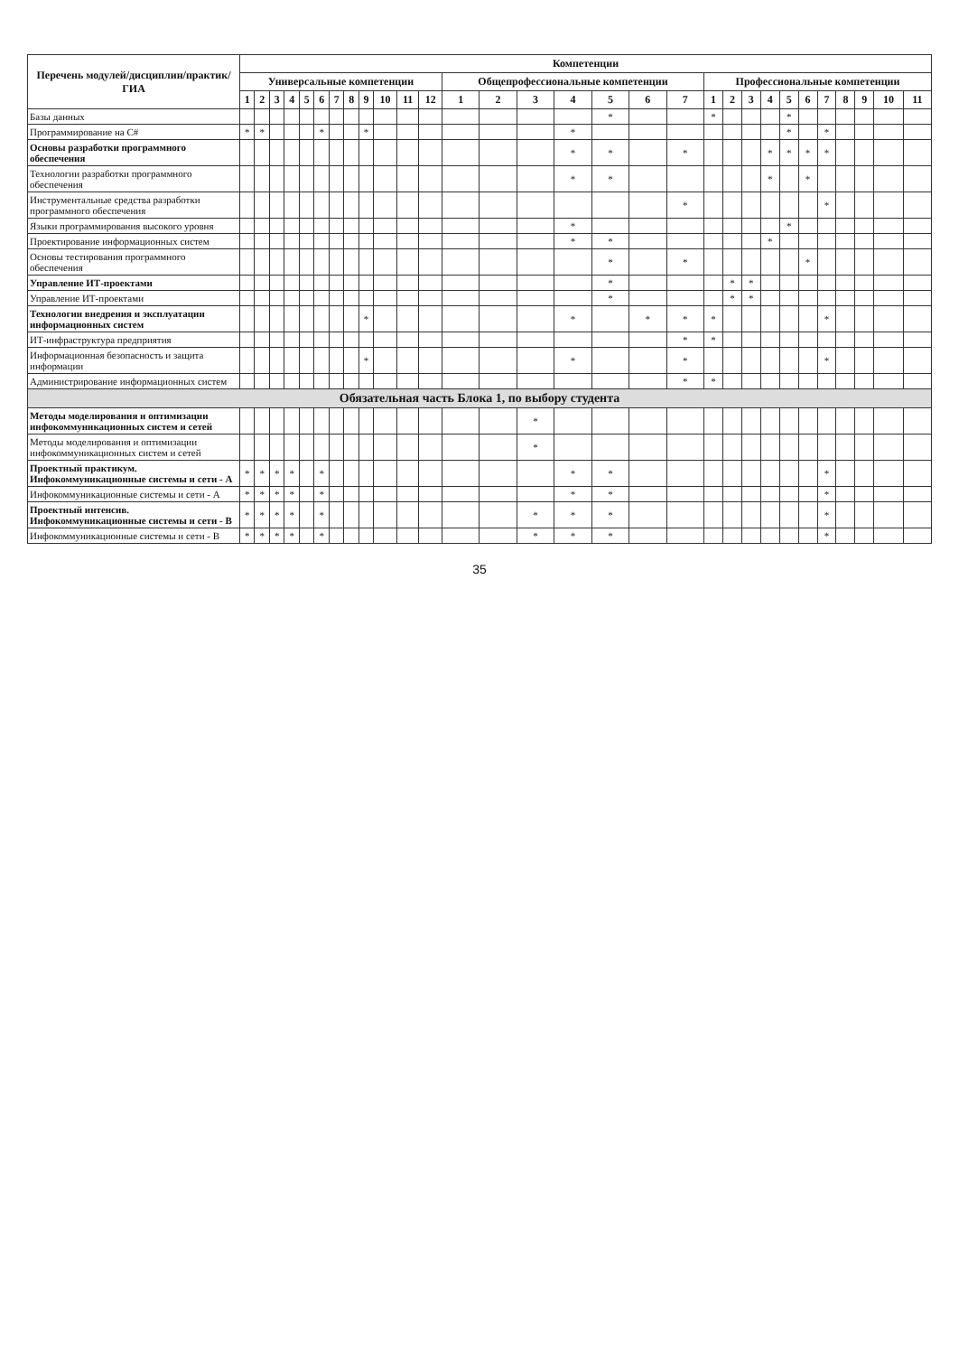| Перечень модулей/дисциплин/практик/ГИА | Компетенции | | | | | | | | | | | | | | | | | | | | | | | | | | | | | |
| --- | --- | --- | --- | --- | --- | --- | --- | --- | --- | --- | --- | --- | --- | --- | --- | --- | --- | --- | --- | --- | --- | --- | --- | --- | --- | --- | --- | --- | --- | --- |
| | Универсальные компетенции | | | | | | | | | | | | Общепрофессиональные компетенции | | | | | | | Профессиональные компетенции | | | | | | | | | | |
| | 1 | 2 | 3 | 4 | 5 | 6 | 7 | 8 | 9 | 10 | 11 | 12 | 1 | 2 | 3 | 4 | 5 | 6 | 7 | 1 | 2 | 3 | 4 | 5 | 6 | 7 | 8 | 9 | 10 | 11 |
| Базы данных | | | | | | | | | | | | | | | | | * | | | * | | | | * | | | | | | |
| Программирование на C# | * | * | | | | * | | | * | | | | | | | * | | | | | | | | * | | * | | | | |
| Основы разработки программного обеспечения | | | | | | | | | | | | | | | | * | * | | * | | | | * | * | * | * | | | | |
| Технологии разработки программного обеспечения | | | | | | | | | | | | | | | | * | * | | | | | | * | | * | | | | | |
| Инструментальные средства разработки программного обеспечения | | | | | | | | | | | | | | | | | | | * | | | | | | | * | | | | |
| Языки программирования высокого уровня | | | | | | | | | | | | | | | | * | | | | | | | | * | | | | | | |
| Проектирование информационных систем | | | | | | | | | | | | | | | | * | * | | | | | | * | | | | | | | |
| Основы тестирования программного обеспечения | | | | | | | | | | | | | | | | | * | | * | | | | | | * | | | | | |
| Управление ИТ-проектами | | | | | | | | | | | | | | | | | * | | | | * | * | | | | | | | | |
| Управление ИТ-проектами | | | | | | | | | | | | | | | | | * | | | | * | * | | | | | | | | |
| Технологии внедрения и эксплуатации информационных систем | | | | | | | | | * | | | | | | | * | | * | * | * | | | | | | * | | | | |
| ИТ-инфраструктура предприятия | | | | | | | | | | | | | | | | | | | * | * | | | | | | | | | | |
| Информационная безопасность и защита информации | | | | | | | | | * | | | | | | | * | | | * | | | | | | | * | | | | |
| Администрирование информационных систем | | | | | | | | | | | | | | | | | | | * | * | | | | | | | | | | |
| Обязательная часть Блока 1, по выбору студента | | | | | | | | | | | | | | | | | | | | | | | | | | | | | | |
| Методы моделирования и оптимизации инфокоммуникационных систем и сетей | | | | | | | | | | | | | | | * | | | | | | | | | | | | | | | |
| Методы моделирования и оптимизации инфокоммуникационных систем и сетей | | | | | | | | | | | | | | | * | | | | | | | | | | | | | | | |
| Проектный практикум. Инфокоммуникационные системы и сети - А | * | * | * | * | | * | | | | | | | | | | * | * | | | | | | | | | * | | | | |
| Инфокоммуникационные системы и сети - А | * | * | * | * | | * | | | | | | | | | | * | * | | | | | | | | | * | | | | |
| Проектный интенсив. Инфокоммуникационные системы и сети - В | * | * | * | * | | * | | | | | | | | | * | * | * | | | | | | | | | * | | | | |
| Инфокоммуникационные системы и сети - В | * | * | * | * | | * | | | | | | | | | * | * | * | | | | | | | | | * | | | | |
35